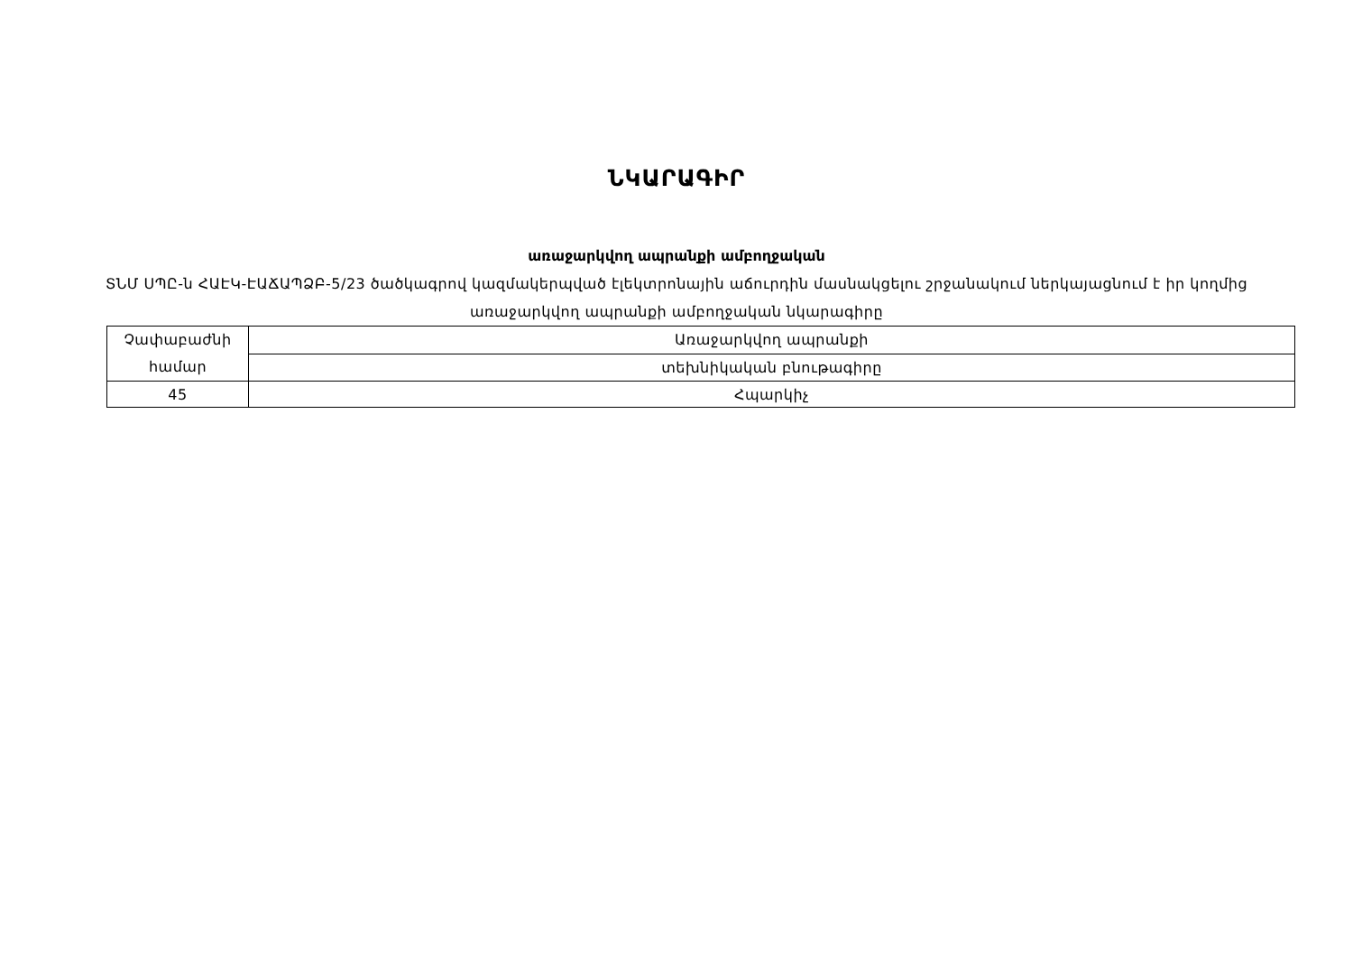ՆԿԱՐԱԳԻՐ
առաջարկվող ապրանքի ամբողջական
ՏՆՄ ՍՊԸ-ն ՀԱԷԿ-ԷԱՃԱՊՁԲ-5/23 ծածկագրով կազմակերպված էլեկտրոնային աճուրդին մասնակցելու շրջանակում ներկայացնում է իր կողմից առաջարկվող ապրանքի ամբողջական նկարագիրը
| Չափաբաժնի համար | Առաջարկվող ապրանքի |
| | տեխնիկական բնութագիրը |
| 45 | Հպարկիչ |